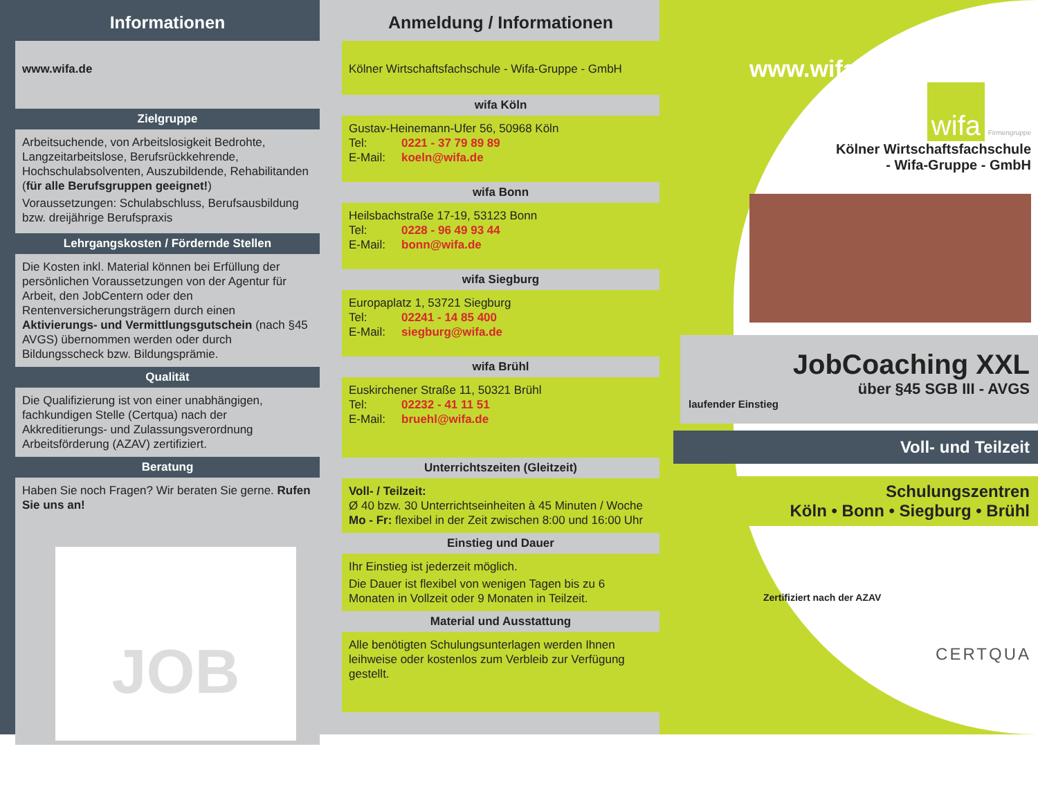Informationen
www.wifa.de
Zielgruppe
Arbeitsuchende, von Arbeitslosigkeit Bedrohte, Langzeitarbeitslose, Berufsrückkehrende, Hochschulabsolventen, Auszubildende, Rehabilitanden (für alle Berufsgruppen geeignet!)
Voraussetzungen: Schulabschluss, Berufsausbildung bzw. dreijährige Berufspraxis
Lehrgangskosten / Fördernde Stellen
Die Kosten inkl. Material können bei Erfüllung der persönlichen Voraussetzungen von der Agentur für Arbeit, den JobCentern oder den Rentenversicherungsträgern durch einen Aktivierungs- und Vermittlungsgutschein (nach §45 AVGS) übernommen werden oder durch Bildungsscheck bzw. Bildungsprämie.
Qualität
Die Qualifizierung ist von einer unabhängigen, fachkundigen Stelle (Certqua) nach der Akkreditierungs- und Zulassungsverordnung Arbeitsförderung (AZAV) zertifiziert.
Beratung
Haben Sie noch Fragen? Wir beraten Sie gerne. Rufen Sie uns an!
JOB
Anmeldung / Informationen
Kölner Wirtschaftsfachschule - Wifa-Gruppe - GmbH
wifa Köln
Gustav-Heinemann-Ufer 56, 50968 Köln
Tel: 0221 - 37 79 89 89
E-Mail: koeln@wifa.de
wifa Bonn
Heilsbachstraße 17-19, 53123 Bonn
Tel: 0228 - 96 49 93 44
E-Mail: bonn@wifa.de
wifa Siegburg
Europaplatz 1, 53721 Siegburg
Tel: 02241 - 14 85 400
E-Mail: siegburg@wifa.de
wifa Brühl
Euskirchener Straße 11, 50321 Brühl
Tel: 02232 - 41 11 51
E-Mail: bruehl@wifa.de
Unterrichtszeiten (Gleitzeit)
Voll- / Teilzeit:
Ø 40 bzw. 30 Unterrichtseinheiten à 45 Minuten / Woche
Mo - Fr: flexibel in der Zeit zwischen 8:00 und 16:00 Uhr
Einstieg und Dauer
Ihr Einstieg ist jederzeit möglich.
Die Dauer ist flexibel von wenigen Tagen bis zu 6 Monaten in Vollzeit oder 9 Monaten in Teilzeit.
Material und Ausstattung
Alle benötigten Schulungsunterlagen werden Ihnen leihweise oder kostenlos zum Verbleib zur Verfügung gestellt.
www.wifa.de
wifa
Firmengruppe
Kölner Wirtschaftsfachschule
- Wifa-Gruppe - GmbH
JobCoaching XXL
über §45 SGB III - AVGS
laufender Einstieg
Voll- und Teilzeit
Schulungszentren
Köln • Bonn • Siegburg • Brühl
Zertifiziert nach der AZAV
CERTQUA